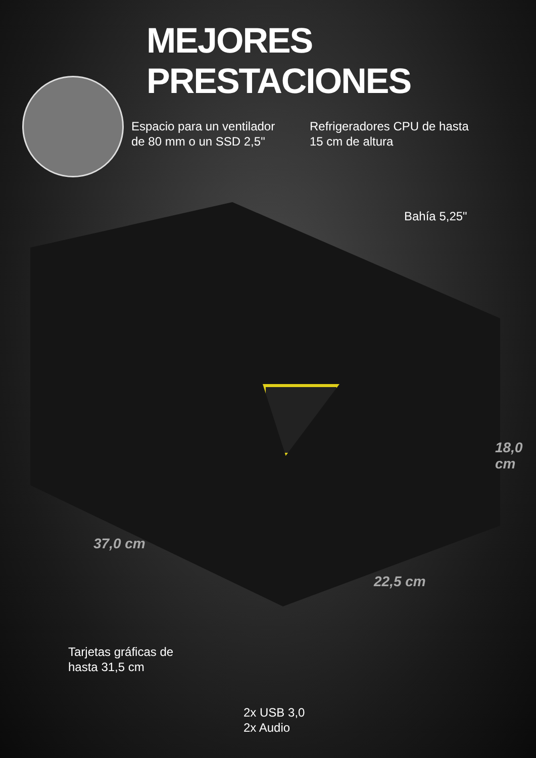MEJORES PRESTACIONES
Espacio para un ventilador
de 80 mm o un SSD 2,5"
Refrigeradores CPU de hasta
15 cm de altura
Bahía 5,25"
18,0 cm
37,0 cm
22,5 cm
Tarjetas gráficas de
hasta 31,5 cm
2x USB 3,0
2x Audio